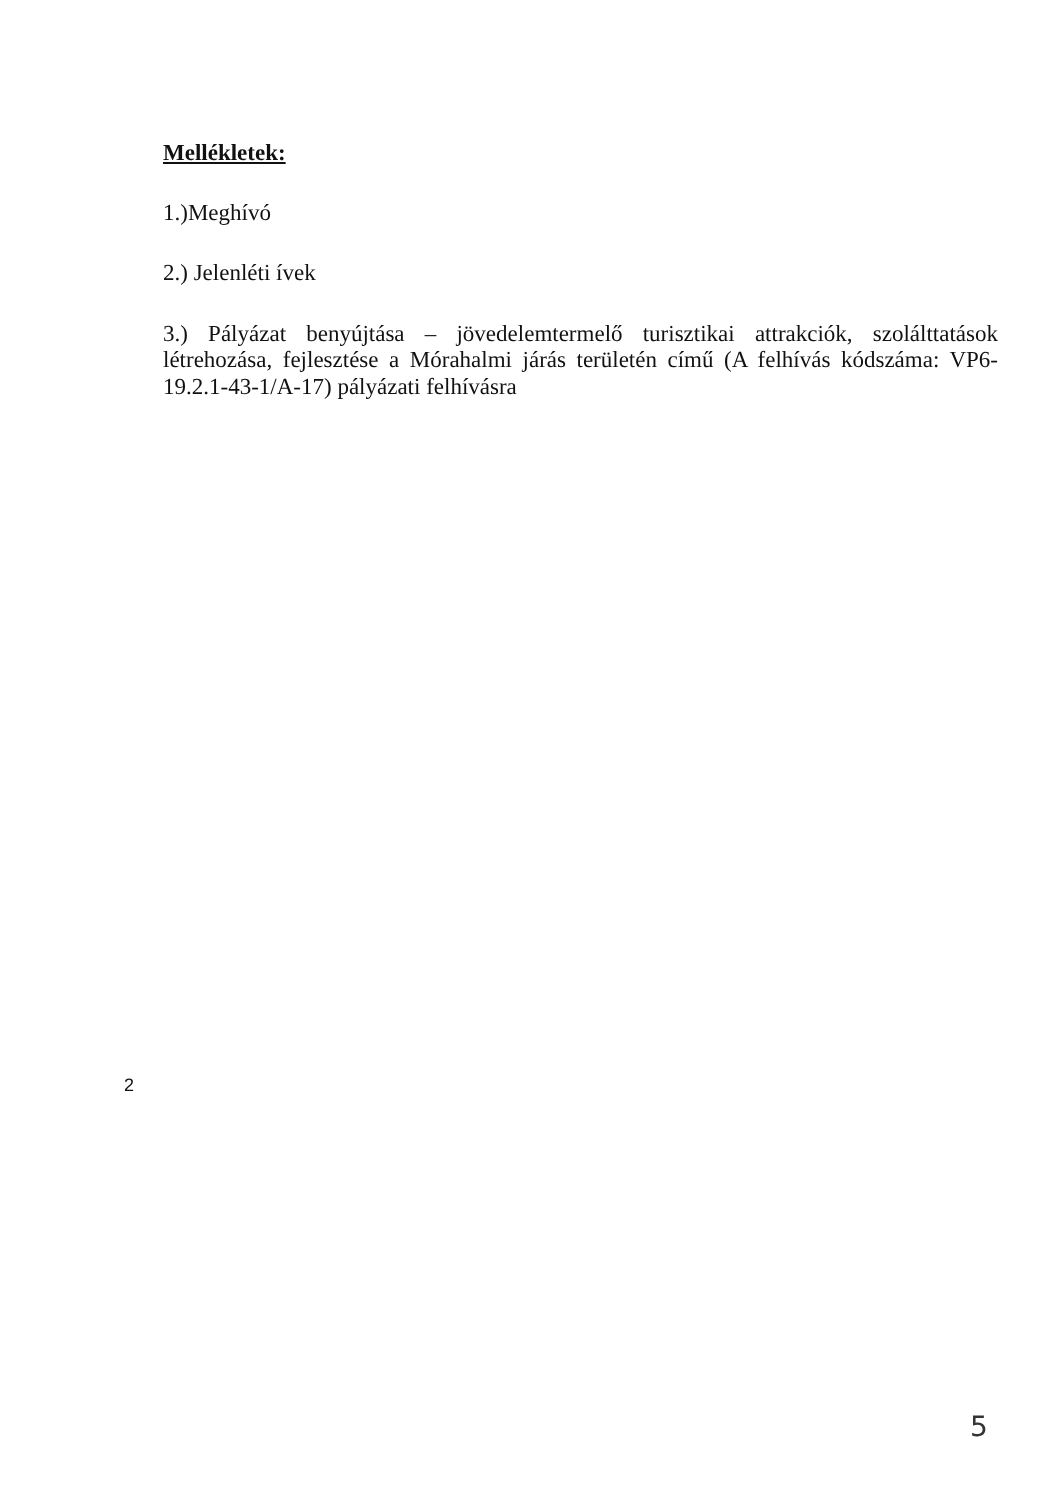Mellékletek:
1.)Meghívó
2.) Jelenléti ívek
3.) Pályázat benyújtása – jövedelemtermelő turisztikai attrakciók, szolálttatások létrehozása, fejlesztése a Mórahalmi járás területén című (A felhívás kódszáma: VP6-19.2.1-43-1/A-17) pályázati felhívásra
2
5